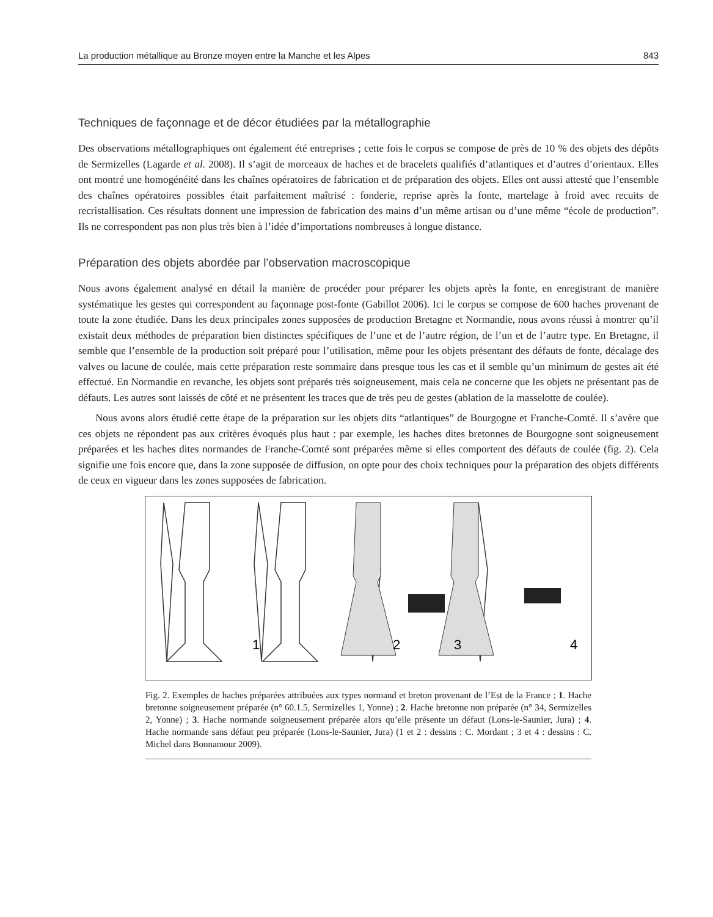La production métallique au Bronze moyen entre la Manche et les Alpes 843
Techniques de façonnage et de décor étudiées par la métallographie
Des observations métallographiques ont également été entreprises ; cette fois le corpus se compose de près de 10 % des objets des dépôts de Sermizelles (Lagarde et al. 2008). Il s’agit de morceaux de haches et de bracelets qualifiés d’atlantiques et d’autres d’orientaux. Elles ont montré une homogénéité dans les chaînes opératoires de fabrication et de préparation des objets. Elles ont aussi attesté que l’ensemble des chaînes opératoires possibles était parfaitement maîtrisé : fonderie, reprise après la fonte, martelage à froid avec recuits de recristallisation. Ces résultats donnent une impression de fabrication des mains d’un même artisan ou d’une même “école de production”. Ils ne correspondent pas non plus très bien à l’idée d’importations nombreuses à longue distance.
Préparation des objets abordée par l’observation macroscopique
Nous avons également analysé en détail la manière de procéder pour préparer les objets après la fonte, en enregistrant de manière systématique les gestes qui correspondent au façonnage post-fonte (Gabillot 2006). Ici le corpus se compose de 600 haches provenant de toute la zone étudiée. Dans les deux principales zones supposées de production Bretagne et Normandie, nous avons réussi à montrer qu’il existait deux méthodes de préparation bien distinctes spécifiques de l’une et de l’autre région, de l’un et de l’autre type. En Bretagne, il semble que l’ensemble de la production soit préparé pour l’utilisation, même pour les objets présentant des défauts de fonte, décalage des valves ou lacune de coulée, mais cette préparation reste sommaire dans presque tous les cas et il semble qu’un minimum de gestes ait été effectué. En Normandie en revanche, les objets sont préparés très soigneusement, mais cela ne concerne que les objets ne présentant pas de défauts. Les autres sont laissés de côté et ne présentent les traces que de très peu de gestes (ablation de la masselotte de coulée).
Nous avons alors étudié cette étape de la préparation sur les objets dits “atlantiques” de Bourgogne et Franche-Comté. Il s’avère que ces objets ne répondent pas aux critères évoqués plus haut : par exemple, les haches dites bretonnes de Bourgogne sont soigneusement préparées et les haches dites normandes de Franche-Comté sont préparées même si elles comportent des défauts de coulée (fig. 2). Cela signifie une fois encore que, dans la zone supposée de diffusion, on opte pour des choix techniques pour la préparation des objets différents de ceux en vigueur dans les zones supposées de fabrication.
1
2
3
4
Fig. 2. Exemples de haches préparées attribuées aux types normand et breton provenant de l’Est de la France ; 1. Hache bretonne soigneusement préparée (n° 60.1.5, Sermizelles 1, Yonne) ; 2. Hache bretonne non préparée (n° 34, Sermizelles 2, Yonne) ; 3. Hache normande soigneusement préparée alors qu’elle présente un défaut (Lons-le-Saunier, Jura) ; 4. Hache normande sans défaut peu préparée (Lons-le-Saunier, Jura) (1 et 2 : dessins : C. Mordant ; 3 et 4 : dessins : C. Michel dans Bonnamour 2009).